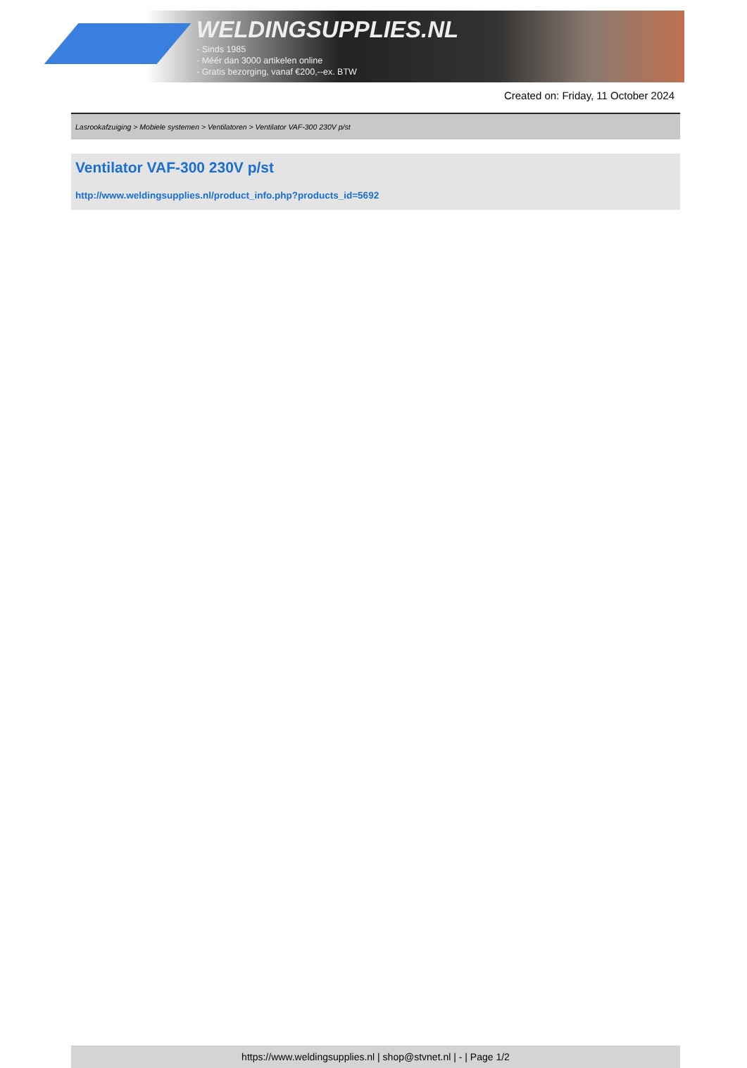WELDINGSUPPLIES.NL
- Sinds 1985
- Méér dan 3000 artikelen online
- Gratis bezorging, vanaf €200,--ex. BTW
Created on: Friday, 11 October 2024
Lasrookafzuiging > Mobiele systemen > Ventilatoren > Ventilator VAF-300 230V p/st
Ventilator VAF-300 230V p/st
http://www.weldingsupplies.nl/product_info.php?products_id=5692
https://www.weldingsupplies.nl | shop@stvnet.nl | - | Page 1/2